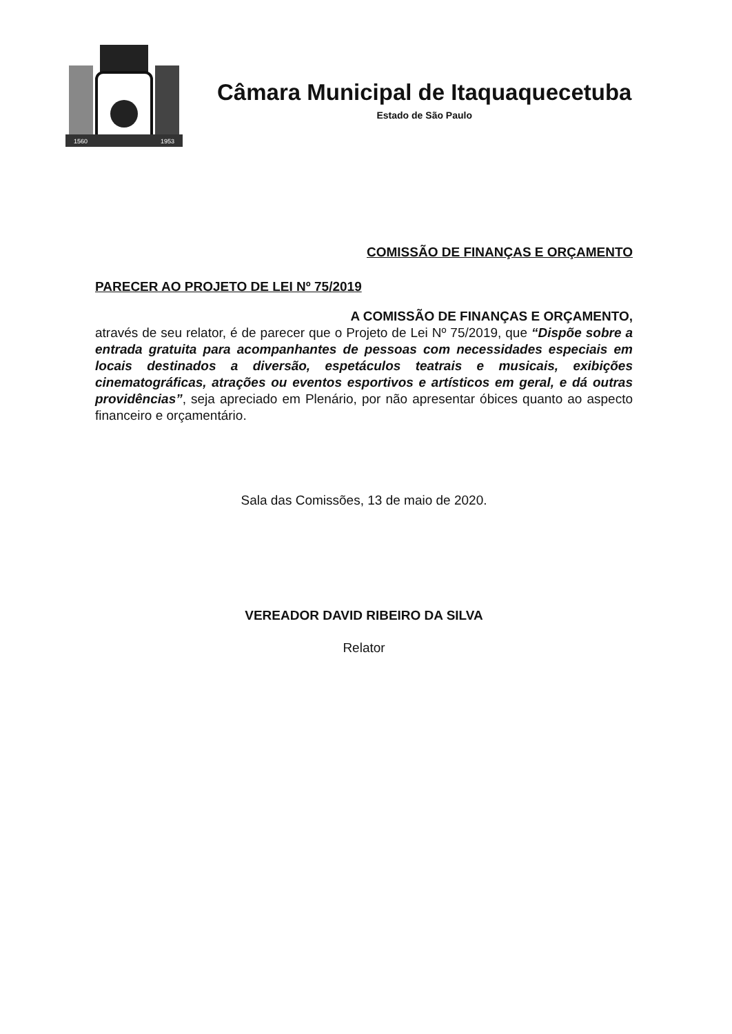1560
1953
Câmara Municipal de Itaquaquecetuba
Estado de São Paulo
COMISSÃO DE FINANÇAS E ORÇAMENTO
PARECER AO PROJETO DE LEI Nº 75/2019
A COMISSÃO DE FINANÇAS E ORÇAMENTO,
através de seu relator, é de parecer que o Projeto de Lei Nº 75/2019, que “Dispõe sobre a entrada gratuita para acompanhantes de pessoas com necessidades especiais em locais destinados a diversão, espetáculos teatrais e musicais, exibições cinematográficas, atrações ou eventos esportivos e artísticos em geral, e dá outras providências”, seja apreciado em Plenário, por não apresentar óbices quanto ao aspecto financeiro e orçamentário.
Sala das Comissões, 13 de maio de 2020.
VEREADOR DAVID RIBEIRO DA SILVA
Relator